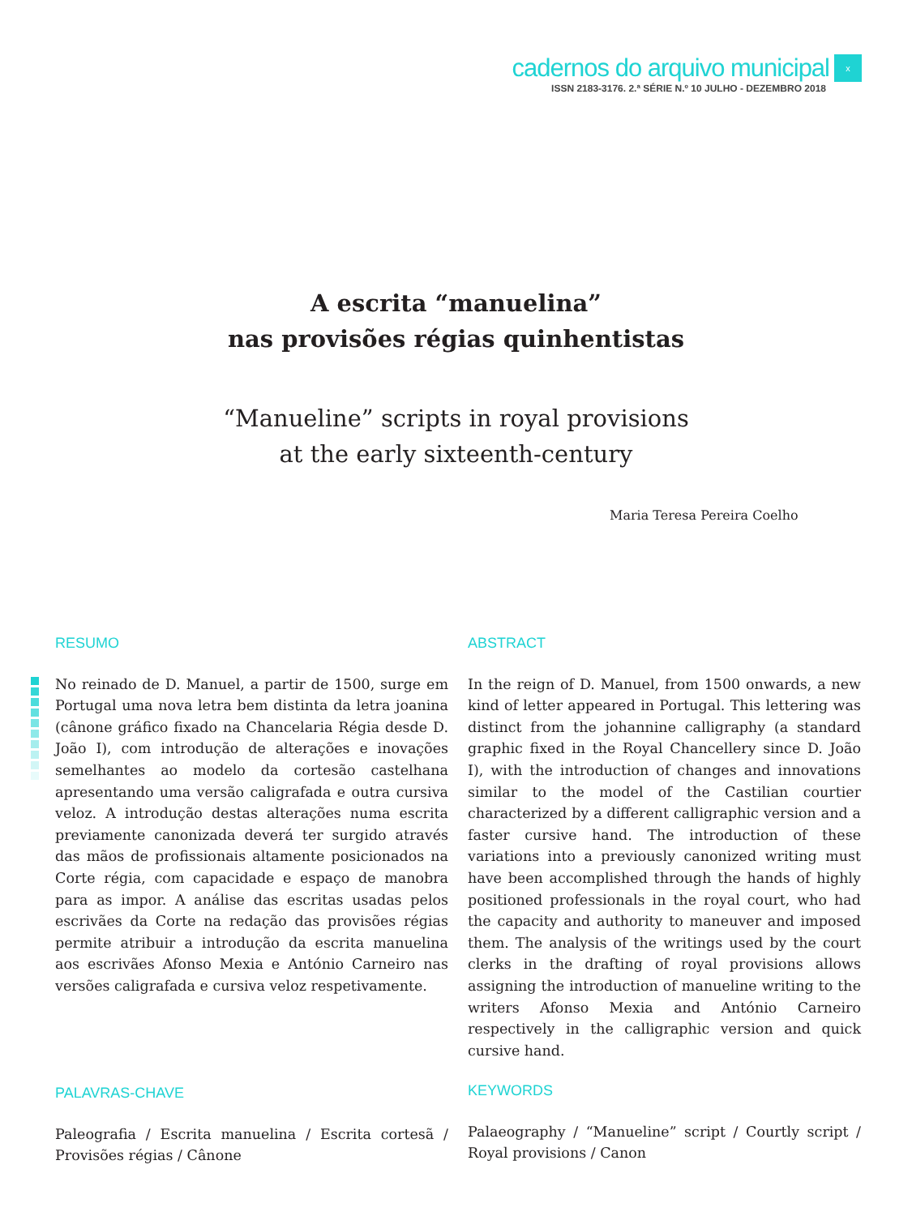cadernos do arquivo municipal x
ISSN 2183-3176. 2.ª SÉRIE N.º 10 JULHO - DEZEMBRO 2018
A escrita “manuelina”
nas provisões régias quinhentistas
“Manueline” scripts in royal provisions
at the early sixteenth-century
Maria Teresa Pereira Coelho
RESUMO
No reinado de D. Manuel, a partir de 1500, surge em Portugal uma nova letra bem distinta da letra joanina (cânone gráfico fixado na Chancelaria Régia desde D. João I), com introdução de alterações e inovações semelhantes ao modelo da cortesão castelhana apresentando uma versão caligrafada e outra cursiva veloz. A introdução destas alterações numa escrita previamente canonizada deverá ter surgido através das mãos de profissionais altamente posicionados na Corte régia, com capacidade e espaço de manobra para as impor. A análise das escritas usadas pelos escrivães da Corte na redação das provisões régias permite atribuir a introdução da escrita manuelina aos escrivães Afonso Mexia e António Carneiro nas versões caligrafada e cursiva veloz respetivamente.
ABSTRACT
In the reign of D. Manuel, from 1500 onwards, a new kind of letter appeared in Portugal. This lettering was distinct from the johannine calligraphy (a standard graphic fixed in the Royal Chancellery since D. João I), with the introduction of changes and innovations similar to the model of the Castilian courtier characterized by a different calligraphic version and a faster cursive hand. The introduction of these variations into a previously canonized writing must have been accomplished through the hands of highly positioned professionals in the royal court, who had the capacity and authority to maneuver and imposed them. The analysis of the writings used by the court clerks in the drafting of royal provisions allows assigning the introduction of manueline writing to the writers Afonso Mexia and António Carneiro respectively in the calligraphic version and quick cursive hand.
PALAVRAS-CHAVE
Paleografia / Escrita manuelina / Escrita cortesã / Provisões régias / Cânone
KEYWORDS
Palaeography / “Manueline” script / Courtly script / Royal provisions / Canon